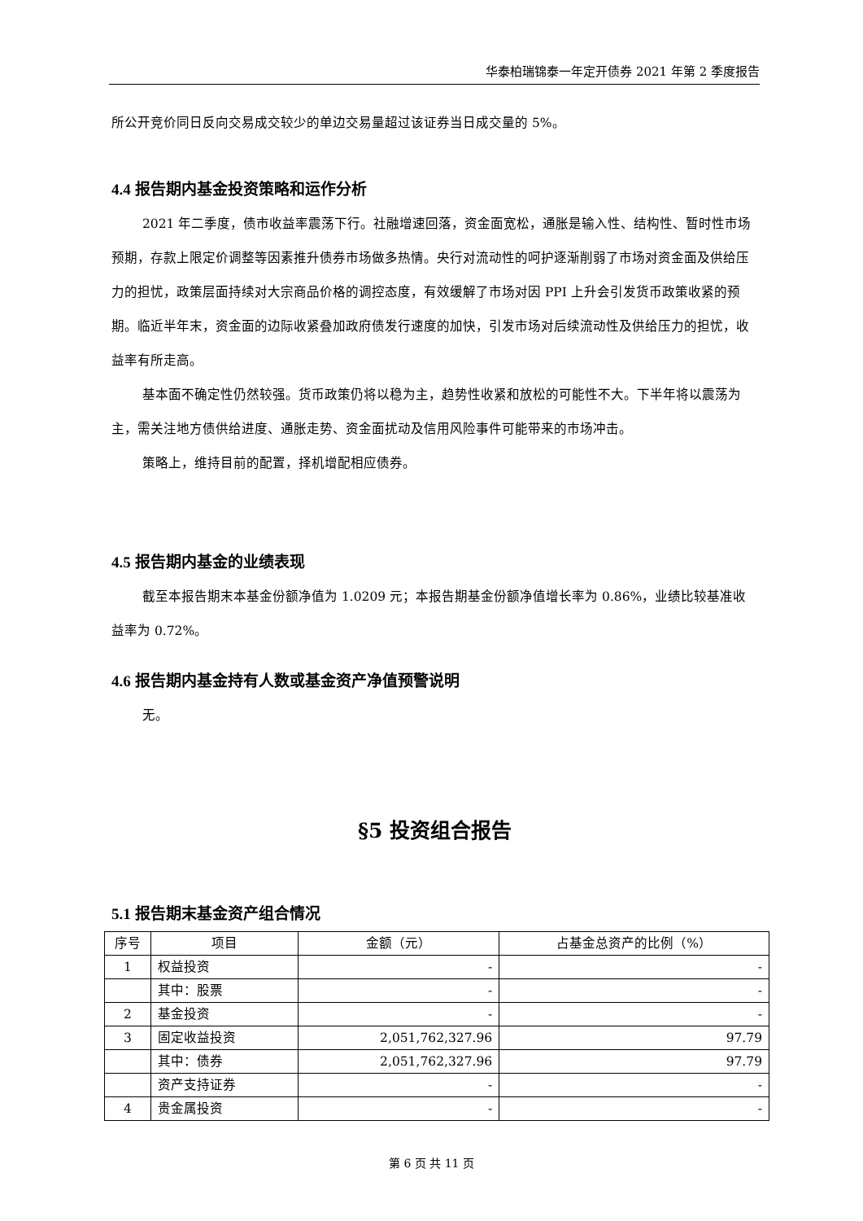华泰柏瑞锦泰一年定开债券 2021 年第 2 季度报告
所公开竞价同日反向交易成交较少的单边交易量超过该证券当日成交量的 5%。
4.4 报告期内基金投资策略和运作分析
2021 年二季度，债市收益率震荡下行。社融增速回落，资金面宽松，通胀是输入性、结构性、暂时性市场预期，存款上限定价调整等因素推升债券市场做多热情。央行对流动性的呵护逐渐削弱了市场对资金面及供给压力的担忧，政策层面持续对大宗商品价格的调控态度，有效缓解了市场对因 PPI 上升会引发货币政策收紧的预期。临近半年末，资金面的边际收紧叠加政府债发行速度的加快，引发市场对后续流动性及供给压力的担忧，收益率有所走高。
基本面不确定性仍然较强。货币政策仍将以稳为主，趋势性收紧和放松的可能性不大。下半年将以震荡为主，需关注地方债供给进度、通胀走势、资金面扰动及信用风险事件可能带来的市场冲击。
策略上，维持目前的配置，择机增配相应债券。
4.5 报告期内基金的业绩表现
截至本报告期末本基金份额净值为 1.0209 元；本报告期基金份额净值增长率为 0.86%，业绩比较基准收益率为 0.72%。
4.6 报告期内基金持有人数或基金资产净值预警说明
无。
§5 投资组合报告
5.1 报告期末基金资产组合情况
| 序号 | 项目 | 金额（元） | 占基金总资产的比例（%） |
| --- | --- | --- | --- |
| 1 | 权益投资 | - | - |
| | 其中：股票 | - | - |
| 2 | 基金投资 | - | - |
| 3 | 固定收益投资 | 2,051,762,327.96 | 97.79 |
| | 其中：债券 | 2,051,762,327.96 | 97.79 |
| | 资产支持证券 | - | - |
| 4 | 贵金属投资 | - | - |
第 6 页 共 11 页